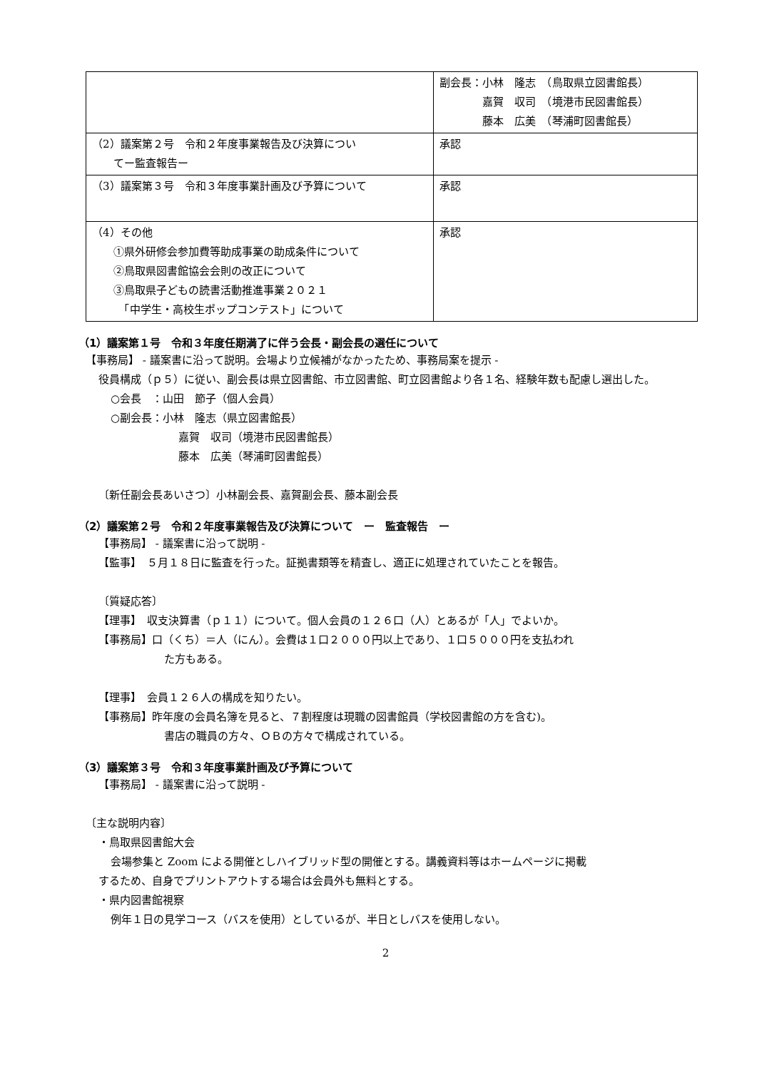| | 副会長：小林 隆志 （鳥取県立図書館長） 嘉賀 収司 （境港市民図書館長） 藤本 広美 （琴浦町図書館長） |
| （2）議案第２号 令和２年度事業報告及び決算につい てー監査報告ー | 承認 |
| （3）議案第３号 令和３年度事業計画及び予算について | 承認 |
| （4）その他 ①県外研修会参加費等助成事業の助成条件について ②鳥取県図書館協会会則の改正について ③鳥取県子どもの読書活動推進事業２０２１ 「中学生・高校生ポップコンテスト」について | 承認 |
（1）議案第１号　令和３年度任期満了に伴う会長・副会長の選任について
【事務局】 - 議案書に沿って説明。会場より立候補がなかったため、事務局案を提示 -
役員構成（ｐ５）に従い、副会長は県立図書館、市立図書館、町立図書館より各１名、経験年数も配慮し選出した。
○会長　：山田　節子（個人会員）
○副会長：小林　隆志（県立図書館長）
嘉賀　収司（境港市民図書館長）
藤本　広美（琴浦町図書館長）
〔新任副会長あいさつ〕小林副会長、嘉賀副会長、藤本副会長
（2）議案第２号　令和２年度事業報告及び決算について　ー　監査報告　ー
【事務局】 - 議案書に沿って説明 -
【監事】　５月１８日に監査を行った。証拠書類等を精査し、適正に処理されていたことを報告。
〔質疑応答〕
【理事】　収支決算書（ｐ１１）について。個人会員の１２６口（人）とあるが「人」でよいか。
【事務局】口（くち）＝人（にん）。会費は１口２０００円以上であり、１口５０００円を支払われ
た方もある。
【理事】　会員１２６人の構成を知りたい。
【事務局】昨年度の会員名簿を見ると、７割程度は現職の図書館員（学校図書館の方を含む)。
書店の職員の方々、ＯＢの方々で構成されている。
（3）議案第３号　令和３年度事業計画及び予算について
【事務局】 - 議案書に沿って説明 -
〔主な説明内容〕
・鳥取県図書館大会
会場参集と Zoom による開催としハイブリッド型の開催とする。講義資料等はホームページに掲載
するため、自身でプリントアウトする場合は会員外も無料とする。
・県内図書館視察
例年１日の見学コース（バスを使用）としているが、半日としバスを使用しない。
2